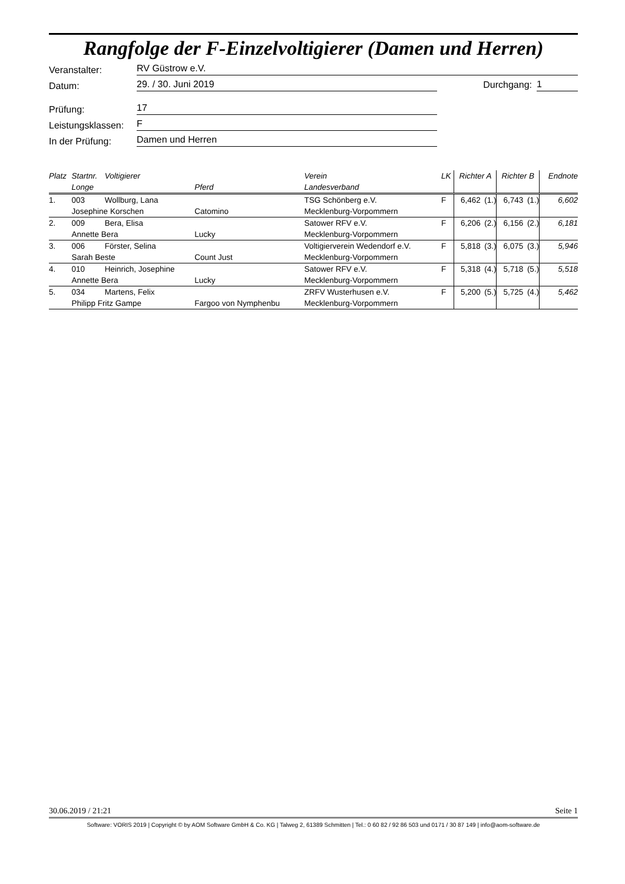Rangfolge der F-Einzelvoltigierer (Damen und Herren)
Veranstalter: RV Güstrow e.V.
Datum: 29. / 30. Juni 2019 Durchgang: 1
Prüfung: 17
Leistungsklassen: F
In der Prüfung: Damen und Herren
| Platz | Startnr. | Voltigierer | | Verein | LK | Richter A | | Richter B | | Endnote |
| --- | --- | --- | --- | --- | --- | --- | --- | --- | --- | --- |
| | Longe | | Pferd | Landesverband | | | | | | |
| 1. | 003 | Wollburg, Lana | | TSG Schönberg e.V. | F | 6,462 | (1.) | 6,743 | (1.) | 6,602 |
| | Josephine Korschen | | Catomino | Mecklenburg-Vorpommern | | | | | | |
| 2. | 009 | Bera, Elisa | | Satower RFV e.V. | F | 6,206 | (2.) | 6,156 | (2.) | 6,181 |
| | Annette Bera | | Lucky | Mecklenburg-Vorpommern | | | | | | |
| 3. | 006 | Förster, Selina | | Voltigierverein Wedendorf e.V. | F | 5,818 | (3.) | 6,075 | (3.) | 5,946 |
| | Sarah Beste | | Count Just | Mecklenburg-Vorpommern | | | | | | |
| 4. | 010 | Heinrich, Josephine | | Satower RFV e.V. | F | 5,318 | (4.) | 5,718 | (5.) | 5,518 |
| | Annette Bera | | Lucky | Mecklenburg-Vorpommern | | | | | | |
| 5. | 034 | Martens, Felix | | ZRFV Wusterhusen e.V. | F | 5,200 | (5.) | 5,725 | (4.) | 5,462 |
| | Philipp Fritz Gampe | | Fargoo von Nymphenbu | Mecklenburg-Vorpommern | | | | | | |
30.06.2019 / 21:21 Seite 1
Software: VORIS 2019 | Copyright © by AOM Software GmbH & Co. KG | Talweg 2, 61389 Schmitten | Tel.: 0 60 82 / 92 86 503 und 0171 / 30 87 149 | info@aom-software.de